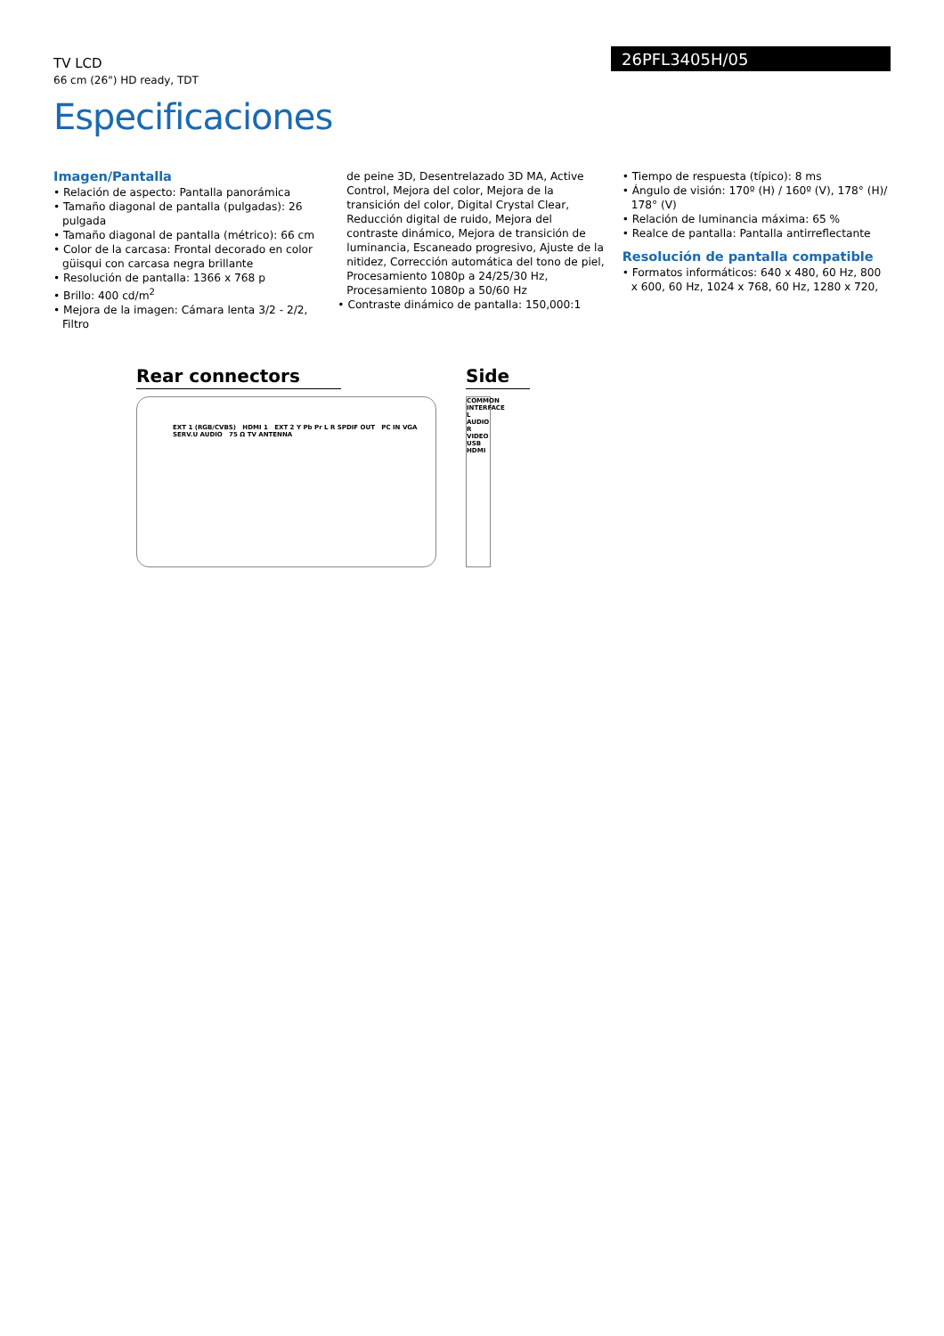TV LCD
66 cm (26") HD ready, TDT
26PFL3405H/05
Especificaciones
Imagen/Pantalla
• Relación de aspecto: Pantalla panorámica
• Tamaño diagonal de pantalla (pulgadas): 26 pulgada
• Tamaño diagonal de pantalla (métrico): 66 cm
• Color de la carcasa: Frontal decorado en color güisqui con carcasa negra brillante
• Resolución de pantalla: 1366 x 768 p
• Brillo: 400 cd/m<sup>2</sup>
• Mejora de la imagen: Cámara lenta 3/2 - 2/2, Filtro
de peine 3D, Desentrelazado 3D MA, Active Control, Mejora del color, Mejora de la transición del color, Digital Crystal Clear, Reducción digital de ruido, Mejora del contraste dinámico, Mejora de transición de luminancia, Escaneado progresivo, Ajuste de la nitidez, Corrección automática del tono de piel, Procesamiento 1080p a 24/25/30 Hz, Procesamiento 1080p a 50/60 Hz
• Contraste dinámico de pantalla: 150,000:1
• Tiempo de respuesta (típico): 8 ms
• Ángulo de visión: 170º (H) / 160º (V), 178° (H)/ 178° (V)
• Relación de luminancia máxima: 65 %
• Realce de pantalla: Pantalla antirreflectante
Resolución de pantalla compatible
• Formatos informáticos: 640 x 480, 60 Hz, 800 x 600, 60 Hz, 1024 x 768, 60 Hz, 1280 x 720,
Rear connectors
EXT 1 (RGB/CVBS) HDMI 1 EXT 2 Y Pb Pr L R SPDIF OUT PC IN VGA SERV.U AUDIO 75 Ω TV ANTENNA
Side
COMMON INTERFACE L AUDIO R VIDEO USB HDMI